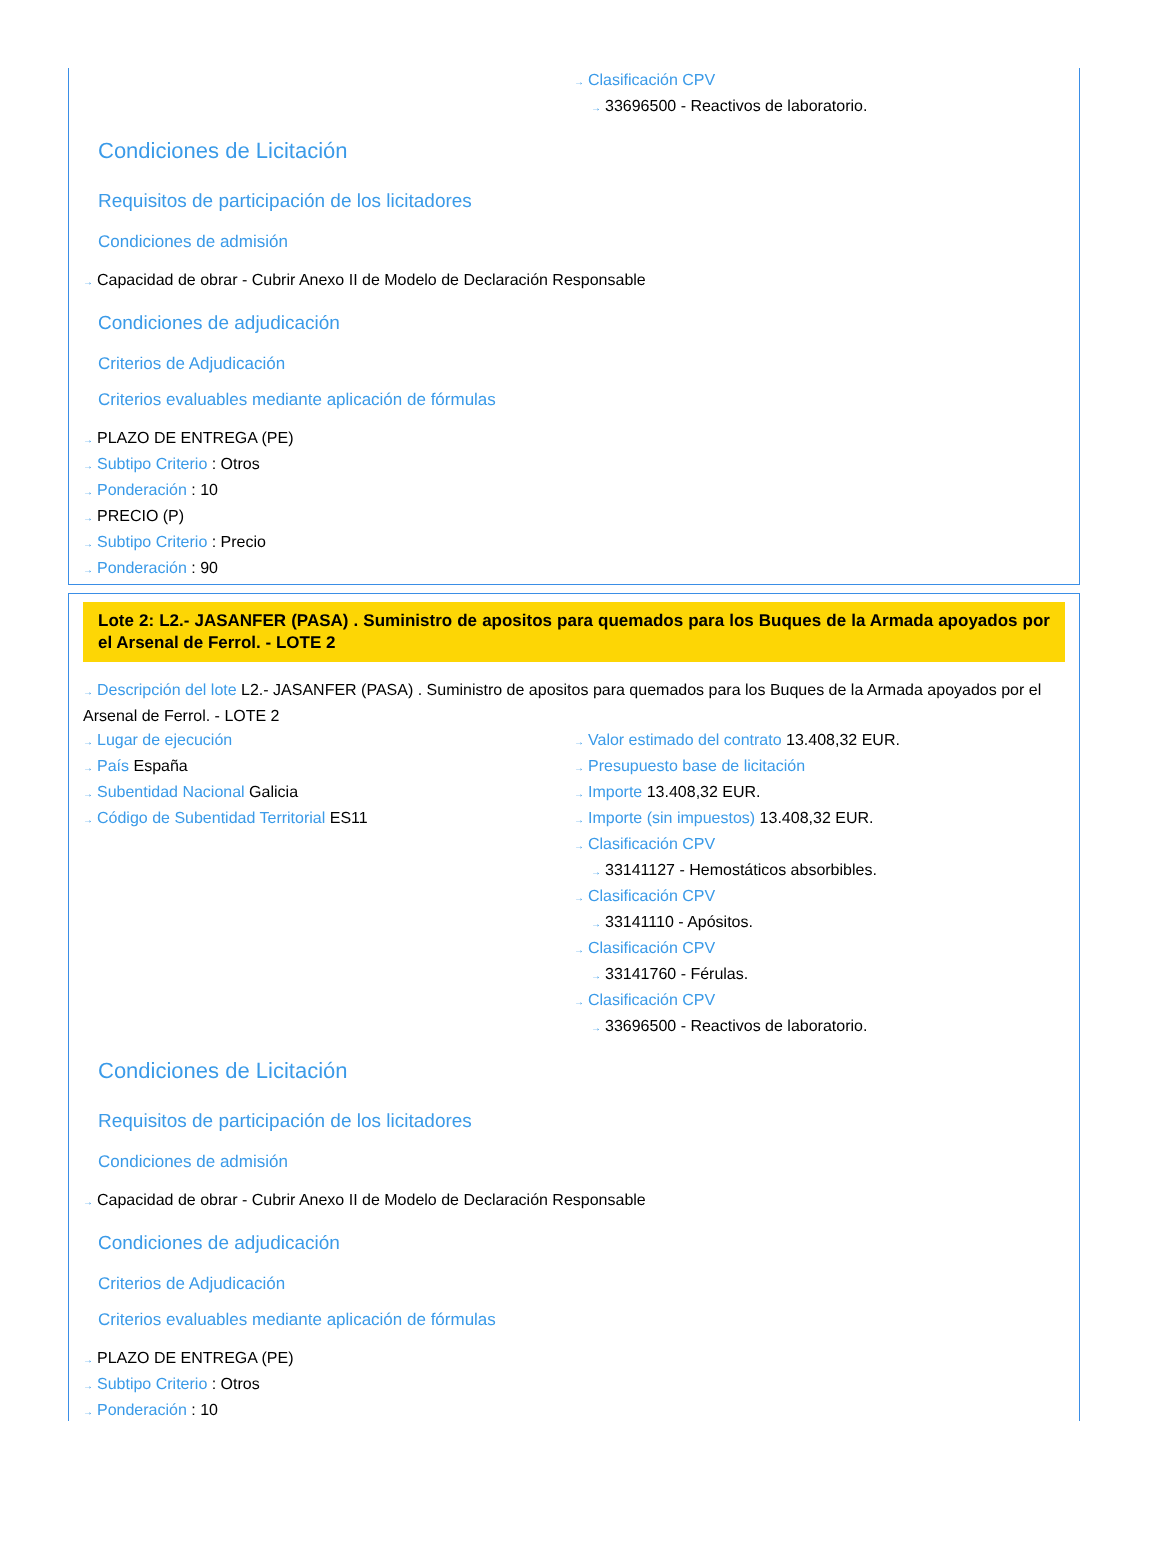→ Clasificación CPV
→ 33696500 - Reactivos de laboratorio.
Condiciones de Licitación
Requisitos de participación de los licitadores
Condiciones de admisión
→ Capacidad de obrar - Cubrir Anexo II de Modelo de Declaración Responsable
Condiciones de adjudicación
Criterios de Adjudicación
Criterios evaluables mediante aplicación de fórmulas
→ PLAZO DE ENTREGA (PE)
→ Subtipo Criterio : Otros
→ Ponderación : 10
→ PRECIO (P)
→ Subtipo Criterio : Precio
→ Ponderación : 90
Lote 2: L2.- JASANFER (PASA) . Suministro de apositos para quemados para los Buques de la Armada apoyados por el Arsenal de Ferrol. - LOTE 2
→ Descripción del lote L2.- JASANFER (PASA) . Suministro de apositos para quemados para los Buques de la Armada apoyados por el Arsenal de Ferrol. - LOTE 2
→ Lugar de ejecución
→ País España
→ Subentidad Nacional Galicia
→ Código de Subentidad Territorial ES11
→ Valor estimado del contrato 13.408,32 EUR.
→ Presupuesto base de licitación
→ Importe 13.408,32 EUR.
→ Importe (sin impuestos) 13.408,32 EUR.
→ Clasificación CPV
→ 33141127 - Hemostáticos absorbibles.
→ Clasificación CPV
→ 33141110 - Apósitos.
→ Clasificación CPV
→ 33141760 - Férulas.
→ Clasificación CPV
→ 33696500 - Reactivos de laboratorio.
Condiciones de Licitación
Requisitos de participación de los licitadores
Condiciones de admisión
→ Capacidad de obrar - Cubrir Anexo II de Modelo de Declaración Responsable
Condiciones de adjudicación
Criterios de Adjudicación
Criterios evaluables mediante aplicación de fórmulas
→ PLAZO DE ENTREGA (PE)
→ Subtipo Criterio : Otros
→ Ponderación : 10